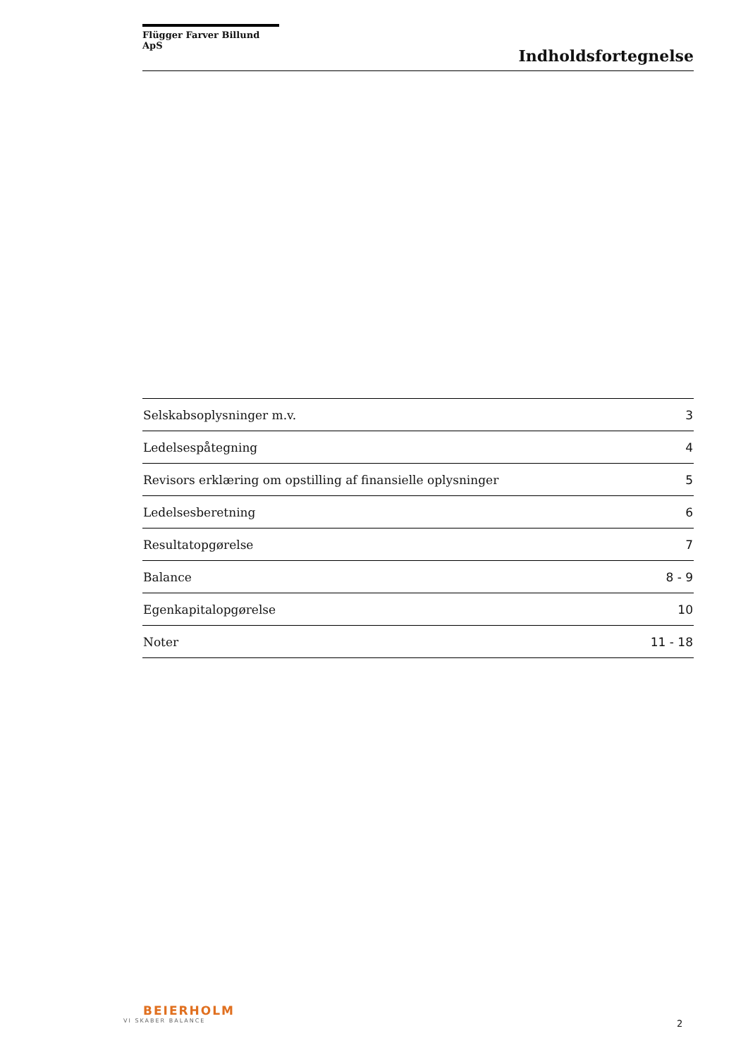Flügger Farver Billund ApS
Indholdsfortegnelse
| Selskabsoplysninger m.v. | 3 |
| Ledelsespåtegning | 4 |
| Revisors erklæring om opstilling af finansielle oplysninger | 5 |
| Ledelsesberetning | 6 |
| Resultatopgørelse | 7 |
| Balance | 8 - 9 |
| Egenkapitalopgørelse | 10 |
| Noter | 11 - 18 |
BEIERHOLM
VI SKABER BALANCE
2